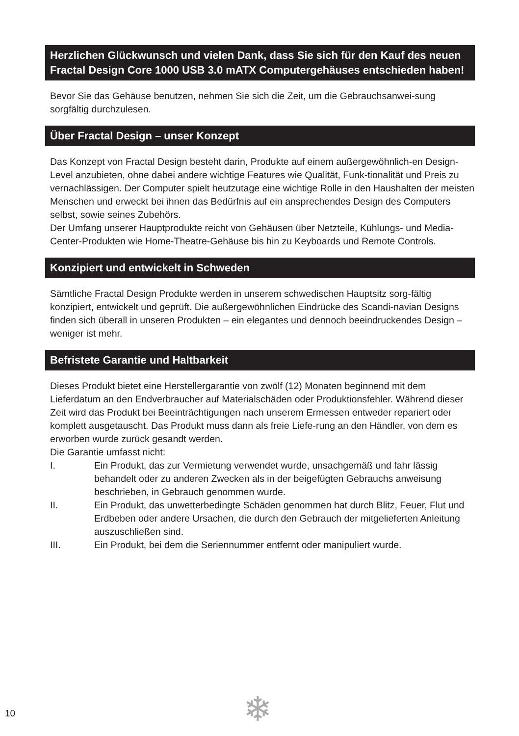Herzlichen Glückwunsch und vielen Dank, dass Sie sich für den Kauf des neuen Fractal Design Core 1000 USB 3.0 mATX Computergehäuses entschieden haben!
Bevor Sie das Gehäuse benutzen, nehmen Sie sich die Zeit, um die Gebrauchsanwei-sung sorgfältig durchzulesen.
Über Fractal Design – unser Konzept
Das Konzept von Fractal Design besteht darin, Produkte auf einem außergewöhnlich-en Design-Level anzubieten, ohne dabei andere wichtige Features wie Qualität, Funk-tionalität und Preis zu vernachlässigen. Der Computer spielt heutzutage eine wichtige Rolle in den Haushalten der meisten Menschen und erweckt bei ihnen das Bedürfnis auf ein ansprechendes Design des Computers selbst, sowie seines Zubehörs.
Der Umfang unserer Hauptprodukte reicht von Gehäusen über Netzteile, Kühlungs- und Media-Center-Produkten wie Home-Theatre-Gehäuse bis hin zu Keyboards und Remote Controls.
Konzipiert und entwickelt in Schweden
Sämtliche Fractal Design Produkte werden in unserem schwedischen Hauptsitz sorg-fältig konzipiert, entwickelt und geprüft. Die außergewöhnlichen Eindrücke des Scandi-navian Designs finden sich überall in unseren Produkten – ein elegantes und dennoch beeindruckendes Design – weniger ist mehr.
Befristete Garantie und Haltbarkeit
Dieses Produkt bietet eine Herstellergarantie von zwölf (12) Monaten beginnend mit dem Lieferdatum an den Endverbraucher auf Materialschäden oder Produktionsfehler. Während dieser Zeit wird das Produkt bei Beeinträchtigungen nach unserem Ermessen entweder repariert oder komplett ausgetauscht. Das Produkt muss dann als freie Liefe-rung an den Händler, von dem es erworben wurde zurück gesandt werden.
Die Garantie umfasst nicht:
I. Ein Produkt, das zur Vermietung verwendet wurde, unsachgemäß und fahr lässig behandelt oder zu anderen Zwecken als in der beigefügten Gebrauchs anweisung beschrieben, in Gebrauch genommen wurde.
II. Ein Produkt, das unwetterbedingte Schäden genommen hat durch Blitz, Feuer, Flut und Erdbeben oder andere Ursachen, die durch den Gebrauch der mitgelieferten Anleitung auszuschließen sind.
III. Ein Produkt, bei dem die Seriennummer entfernt oder manipuliert wurde.
10 ❄